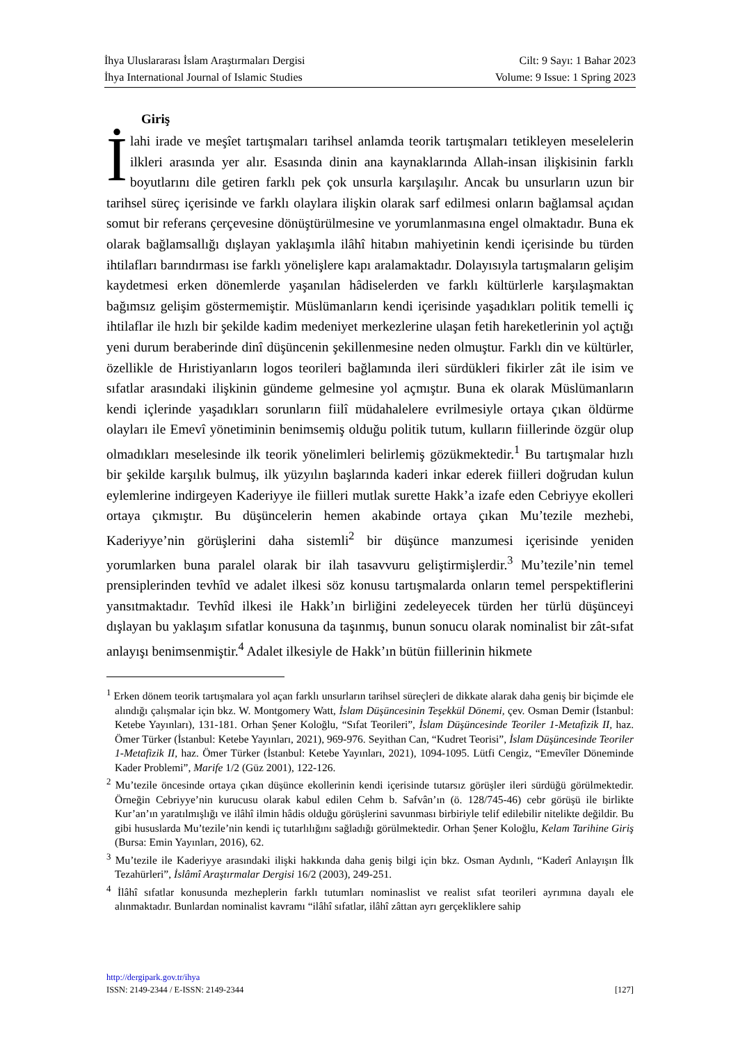İhya Uluslararası İslam Araştırmaları Dergisi
İhya International Journal of Islamic Studies
Cilt: 9 Sayı: 1 Bahar 2023
Volume: 9 Issue: 1 Spring 2023
Giriş
İlahi irade ve meşîet tartışmaları tarihsel anlamda teorik tartışmaları tetikleyen meselelerin ilkleri arasında yer alır. Esasında dinin ana kaynaklarında Allah-insan ilişkisinin farklı boyutlarını dile getiren farklı pek çok unsurla karşılaşılır. Ancak bu unsurların uzun bir tarihsel süreç içerisinde ve farklı olaylara ilişkin olarak sarf edilmesi onların bağlamsal açıdan somut bir referans çerçevesine dönüştürülmesine ve yorumlanmasına engel olmaktadır. Buna ek olarak bağlamsallığı dışlayan yaklaşımla ilâhî hitabın mahiyetinin kendi içerisinde bu türden ihtilafları barındırması ise farklı yönelişlere kapı aralamaktadır. Dolayısıyla tartışmaların gelişim kaydetmesi erken dönemlerde yaşanılan hâdiselerden ve farklı kültürlerle karşılaşmaktan bağımsız gelişim göstermemiştir. Müslümanların kendi içerisinde yaşadıkları politik temelli iç ihtilaflar ile hızlı bir şekilde kadim medeniyet merkezlerine ulaşan fetih hareketlerinin yol açtığı yeni durum beraberinde dinî düşüncenin şekillenmesine neden olmuştur. Farklı din ve kültürler, özellikle de Hıristiyanların logos teorileri bağlamında ileri sürdükleri fikirler zât ile isim ve sıfatlar arasındaki ilişkinin gündeme gelmesine yol açmıştır. Buna ek olarak Müslümanların kendi içlerinde yaşadıkları sorunların fiilî müdahalelere evrilmesiyle ortaya çıkan öldürme olayları ile Emevî yönetiminin benimsemiş olduğu politik tutum, kulların fiillerinde özgür olup olmadıkları meselesinde ilk teorik yönelimleri belirlemiş gözükmektedir.<sup>1</sup> Bu tartışmalar hızlı bir şekilde karşılık bulmuş, ilk yüzyılın başlarında kaderi inkar ederek fiilleri doğrudan kulun eylemlerine indirgeyen Kaderiyye ile fiilleri mutlak surette Hakk’a izafe eden Cebriyye ekolleri ortaya çıkmıştır. Bu düşüncelerin hemen akabinde ortaya çıkan Mu’tezile mezhebi, Kaderiyye’nin görüşlerini daha sistemli<sup>2</sup> bir düşünce manzumesi içerisinde yeniden yorumlarken buna paralel olarak bir ilah tasavvuru geliştirmişlerdir.<sup>3</sup> Mu’tezile’nin temel prensiplerinden tevhîd ve adalet ilkesi söz konusu tartışmalarda onların temel perspektiflerini yansıtmaktadır. Tevhîd ilkesi ile Hakk’ın birliğini zedeleyecek türden her türlü düşünceyi dışlayan bu yaklaşım sıfatlar konusuna da taşınmış, bunun sonucu olarak nominalist bir zât-sıfat anlayışı benimsenmiştir.<sup>4</sup> Adalet ilkesiyle de Hakk’ın bütün fiillerinin hikmete
<sup>1</sup> Erken dönem teorik tartışmalara yol açan farklı unsurların tarihsel süreçleri de dikkate alarak daha geniş bir biçimde ele alındığı çalışmalar için bkz. W. Montgomery Watt, İslam Düşüncesinin Teşekkül Dönemi, çev. Osman Demir (İstanbul: Ketebe Yayınları), 131-181. Orhan Şener Koloğlu, “Sıfat Teorileri”, İslam Düşüncesinde Teoriler 1-Metafizik II, haz. Ömer Türker (İstanbul: Ketebe Yayınları, 2021), 969-976. Seyithan Can, “Kudret Teorisi”, İslam Düşüncesinde Teoriler 1-Metafizik II, haz. Ömer Türker (İstanbul: Ketebe Yayınları, 2021), 1094-1095. Lütfi Cengiz, “Emevîler Döneminde Kader Problemi”, Marife 1/2 (Güz 2001), 122-126.
<sup>2</sup> Mu’tezile öncesinde ortaya çıkan düşünce ekollerinin kendi içerisinde tutarsız görüşler ileri sürdüğü görülmektedir. Örneğin Cebriyye’nin kurucusu olarak kabul edilen Cehm b. Safvân’ın (ö. 128/745-46) cebr görüşü ile birlikte Kur’an’ın yaratılmışlığı ve ilâhî ilmin hâdis olduğu görüşlerini savunması birbiriyle telif edilebilir nitelikte değildir. Bu gibi hususlarda Mu’tezile’nin kendi iç tutarlılığını sağladığı görülmektedir. Orhan Şener Koloğlu, Kelam Tarihine Giriş (Bursa: Emin Yayınları, 2016), 62.
<sup>3</sup> Mu’tezile ile Kaderiyye arasındaki ilişki hakkında daha geniş bilgi için bkz. Osman Aydınlı, “Kaderî Anlayışın İlk Tezahürleri”, İslâmî Araştırmalar Dergisi 16/2 (2003), 249-251.
<sup>4</sup> İlâhî sıfatlar konusunda mezheplerin farklı tutumları nominaslist ve realist sıfat teorileri ayrımına dayalı ele alınmaktadır. Bunlardan nominalist kavramı “ilâhî sıfatlar, ilâhî zâttan ayrı gerçekliklere sahip
http://dergipark.gov.tr/ihya
ISSN: 2149-2344 / E-ISSN: 2149-2344 [127]